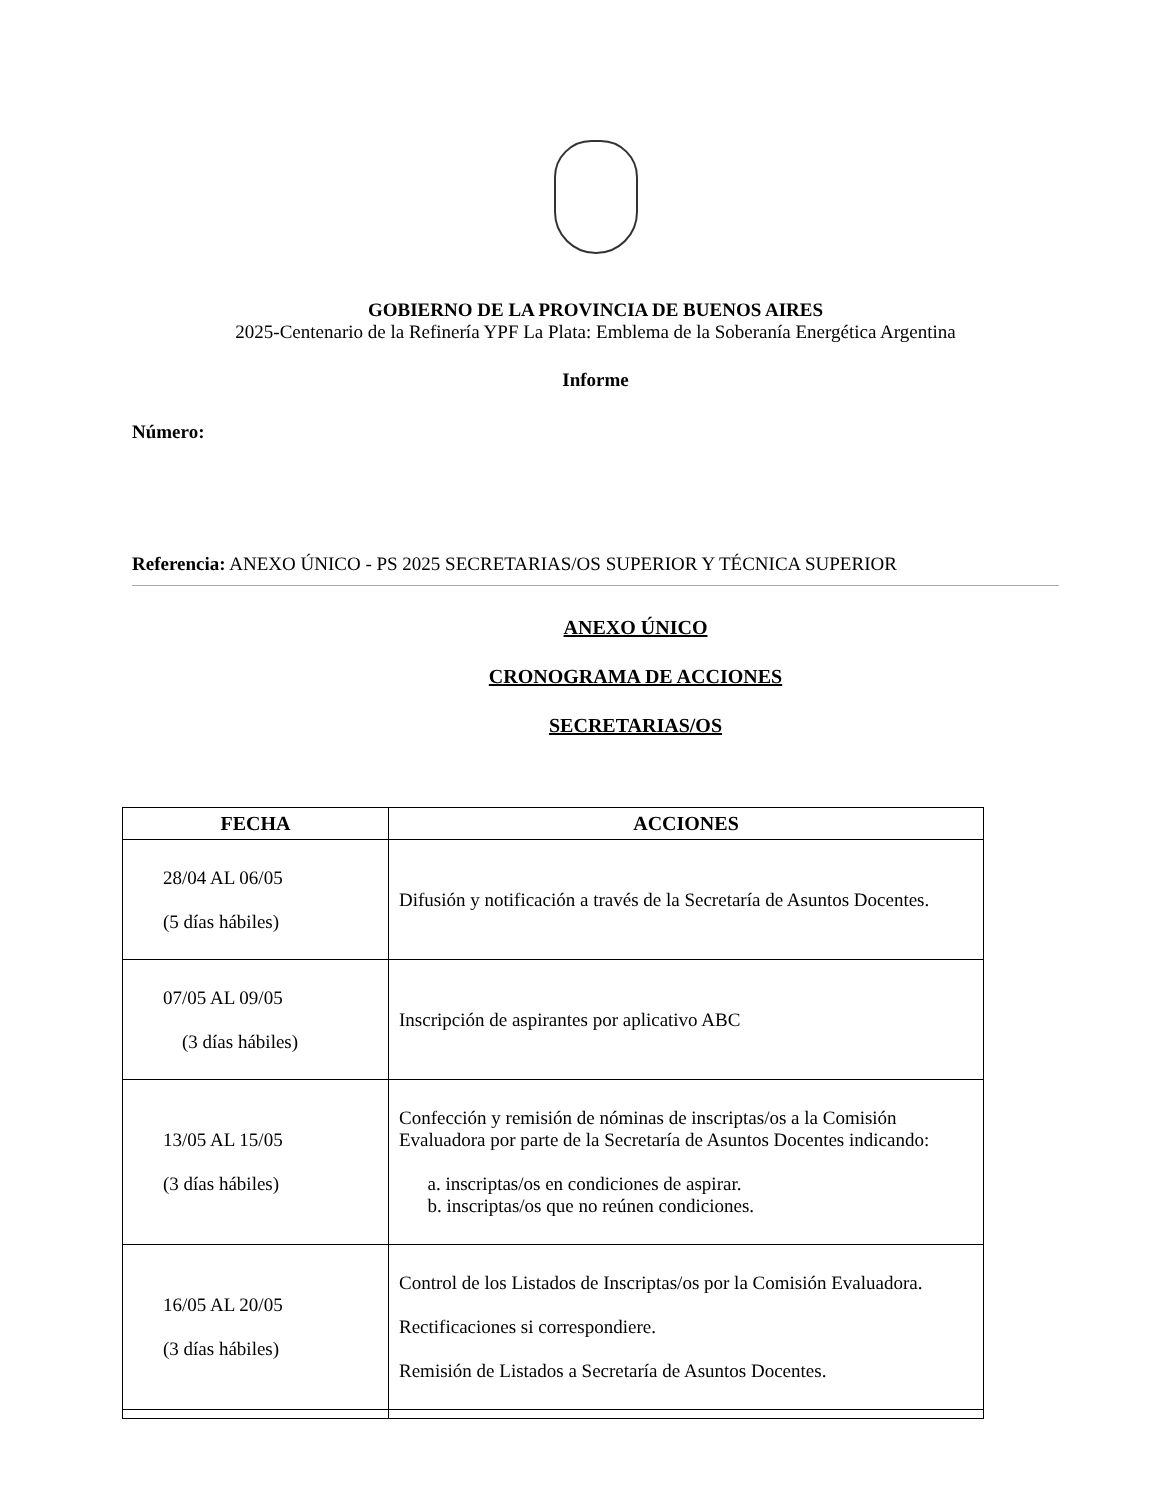GOBIERNO DE LA PROVINCIA DE BUENOS AIRES
2025-Centenario de la Refinería YPF La Plata: Emblema de la Soberanía Energética Argentina
Informe
Número:
Referencia: ANEXO ÚNICO - PS 2025 SECRETARIAS/OS SUPERIOR Y TÉCNICA SUPERIOR
ANEXO ÚNICO
CRONOGRAMA DE ACCIONES
SECRETARIAS/OS
| FECHA | ACCIONES |
| --- | --- |
| 28/04 AL 06/05 (5 días hábiles) | Difusión y notificación a través de la Secretaría de Asuntos Docentes. |
| 07/05 AL 09/05 (3 días hábiles) | Inscripción de aspirantes por aplicativo ABC |
| 13/05 AL 15/05 (3 días hábiles) | Confección y remisión de nóminas de inscriptas/os a la Comisión Evaluadora por parte de la Secretaría de Asuntos Docentes indicando: a. inscriptas/os en condiciones de aspirar. b. inscriptas/os que no reúnen condiciones. |
| 16/05 AL 20/05 (3 días hábiles) | Control de los Listados de Inscriptas/os por la Comisión Evaluadora. Rectificaciones si correspondiere. Remisión de Listados a Secretaría de Asuntos Docentes. |